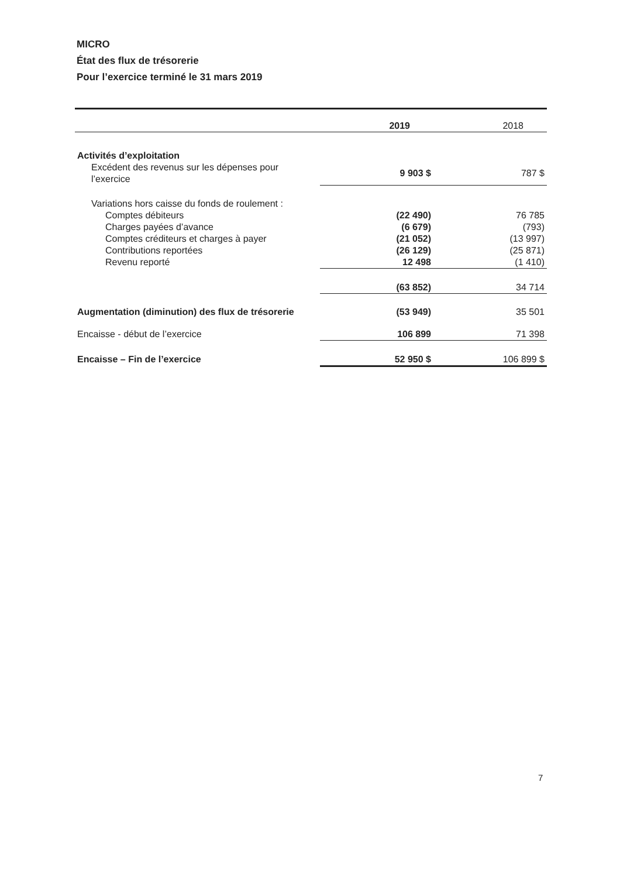MICRO
État des flux de trésorerie
Pour l’exercice terminé le 31 mars 2019
| | 2019 | 2018 |
| --- | --- | --- |
| Activités d’exploitation | | |
| Excédent des revenus sur les dépenses pour l’exercice | 9 903 $ | 787 $ |
| Variations hors caisse du fonds de roulement : | | |
| Comptes débiteurs | (22 490) | 76 785 |
| Charges payées d’avance | (6 679) | (793) |
| Comptes créditeurs et charges à payer | (21 052) | (13 997) |
| Contributions reportées | (26 129) | (25 871) |
| Revenu reporté | 12 498 | (1 410) |
| | (63 852) | 34 714 |
| Augmentation (diminution) des flux de trésorerie | (53 949) | 35 501 |
| Encaisse - début de l’exercice | 106 899 | 71 398 |
| Encaisse – Fin de l’exercice | 52 950 $ | 106 899 $ |
7